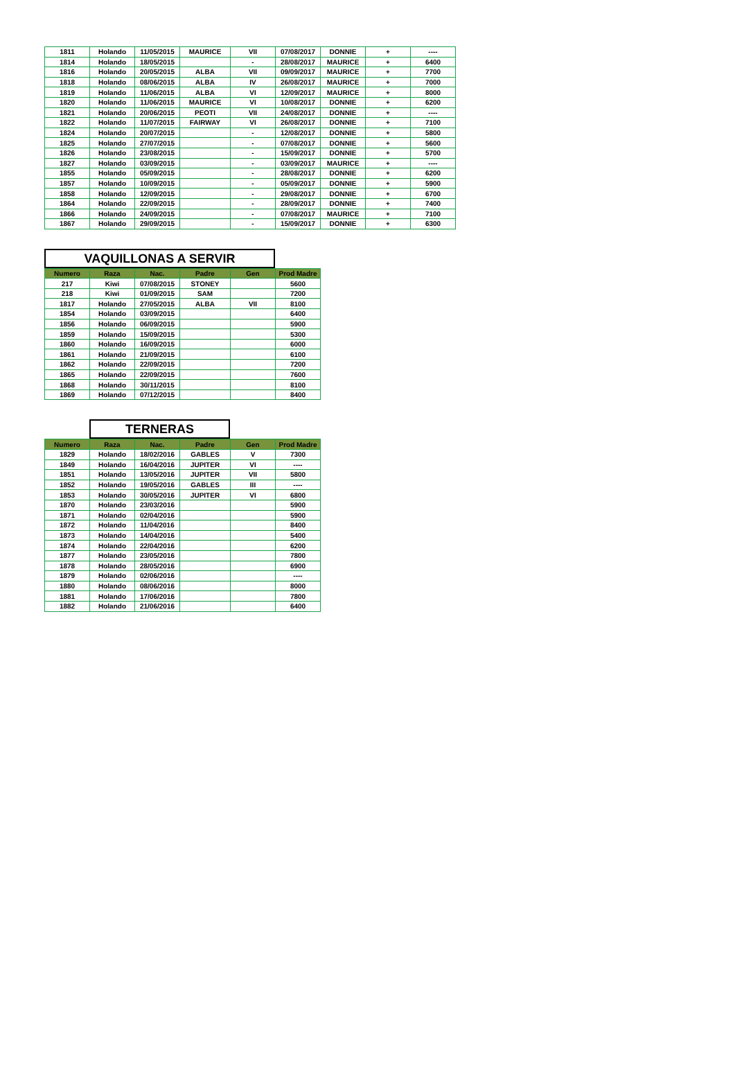| 1811 | Holando | 11/05/2015 | MAURICE | VII | 07/08/2017 | DONNIE | + | ---- |
| 1814 | Holando | 18/05/2015 | | - | 28/08/2017 | MAURICE | + | 6400 |
| 1816 | Holando | 20/05/2015 | ALBA | VII | 09/09/2017 | MAURICE | + | 7700 |
| 1818 | Holando | 08/06/2015 | ALBA | IV | 26/08/2017 | MAURICE | + | 7000 |
| 1819 | Holando | 11/06/2015 | ALBA | VI | 12/09/2017 | MAURICE | + | 8000 |
| 1820 | Holando | 11/06/2015 | MAURICE | VI | 10/08/2017 | DONNIE | + | 6200 |
| 1821 | Holando | 20/06/2015 | PEOTI | VII | 24/08/2017 | DONNIE | + | ---- |
| 1822 | Holando | 11/07/2015 | FAIRWAY | VI | 26/08/2017 | DONNIE | + | 7100 |
| 1824 | Holando | 20/07/2015 | | - | 12/08/2017 | DONNIE | + | 5800 |
| 1825 | Holando | 27/07/2015 | | - | 07/08/2017 | DONNIE | + | 5600 |
| 1826 | Holando | 23/08/2015 | | - | 15/09/2017 | DONNIE | + | 5700 |
| 1827 | Holando | 03/09/2015 | | - | 03/09/2017 | MAURICE | + | ---- |
| 1855 | Holando | 05/09/2015 | | - | 28/08/2017 | DONNIE | + | 6200 |
| 1857 | Holando | 10/09/2015 | | - | 05/09/2017 | DONNIE | + | 5900 |
| 1858 | Holando | 12/09/2015 | | - | 29/08/2017 | DONNIE | + | 6700 |
| 1864 | Holando | 22/09/2015 | | - | 28/09/2017 | DONNIE | + | 7400 |
| 1866 | Holando | 24/09/2015 | | - | 07/08/2017 | MAURICE | + | 7100 |
| 1867 | Holando | 29/09/2015 | | - | 15/09/2017 | DONNIE | + | 6300 |
VAQUILLONAS A SERVIR
| Numero | Raza | Nac. | Padre | Gen | Prod Madre |
| --- | --- | --- | --- | --- | --- |
| 217 | Kiwi | 07/08/2015 | STONEY | | 5600 |
| 218 | Kiwi | 01/09/2015 | SAM | | 7200 |
| 1817 | Holando | 27/05/2015 | ALBA | VII | 8100 |
| 1854 | Holando | 03/09/2015 | | | 6400 |
| 1856 | Holando | 06/09/2015 | | | 5900 |
| 1859 | Holando | 15/09/2015 | | | 5300 |
| 1860 | Holando | 16/09/2015 | | | 6000 |
| 1861 | Holando | 21/09/2015 | | | 6100 |
| 1862 | Holando | 22/09/2015 | | | 7200 |
| 1865 | Holando | 22/09/2015 | | | 7600 |
| 1868 | Holando | 30/11/2015 | | | 8100 |
| 1869 | Holando | 07/12/2015 | | | 8400 |
TERNERAS
| Numero | Raza | Nac. | Padre | Gen | Prod Madre |
| --- | --- | --- | --- | --- | --- |
| 1829 | Holando | 18/02/2016 | GABLES | V | 7300 |
| 1849 | Holando | 16/04/2016 | JUPITER | VI | ---- |
| 1851 | Holando | 13/05/2016 | JUPITER | VII | 5800 |
| 1852 | Holando | 19/05/2016 | GABLES | III | ---- |
| 1853 | Holando | 30/05/2016 | JUPITER | VI | 6800 |
| 1870 | Holando | 23/03/2016 | | | 5900 |
| 1871 | Holando | 02/04/2016 | | | 5900 |
| 1872 | Holando | 11/04/2016 | | | 8400 |
| 1873 | Holando | 14/04/2016 | | | 5400 |
| 1874 | Holando | 22/04/2016 | | | 6200 |
| 1877 | Holando | 23/05/2016 | | | 7800 |
| 1878 | Holando | 28/05/2016 | | | 6900 |
| 1879 | Holando | 02/06/2016 | | | ---- |
| 1880 | Holando | 08/06/2016 | | | 8000 |
| 1881 | Holando | 17/06/2016 | | | 7800 |
| 1882 | Holando | 21/06/2016 | | | 6400 |